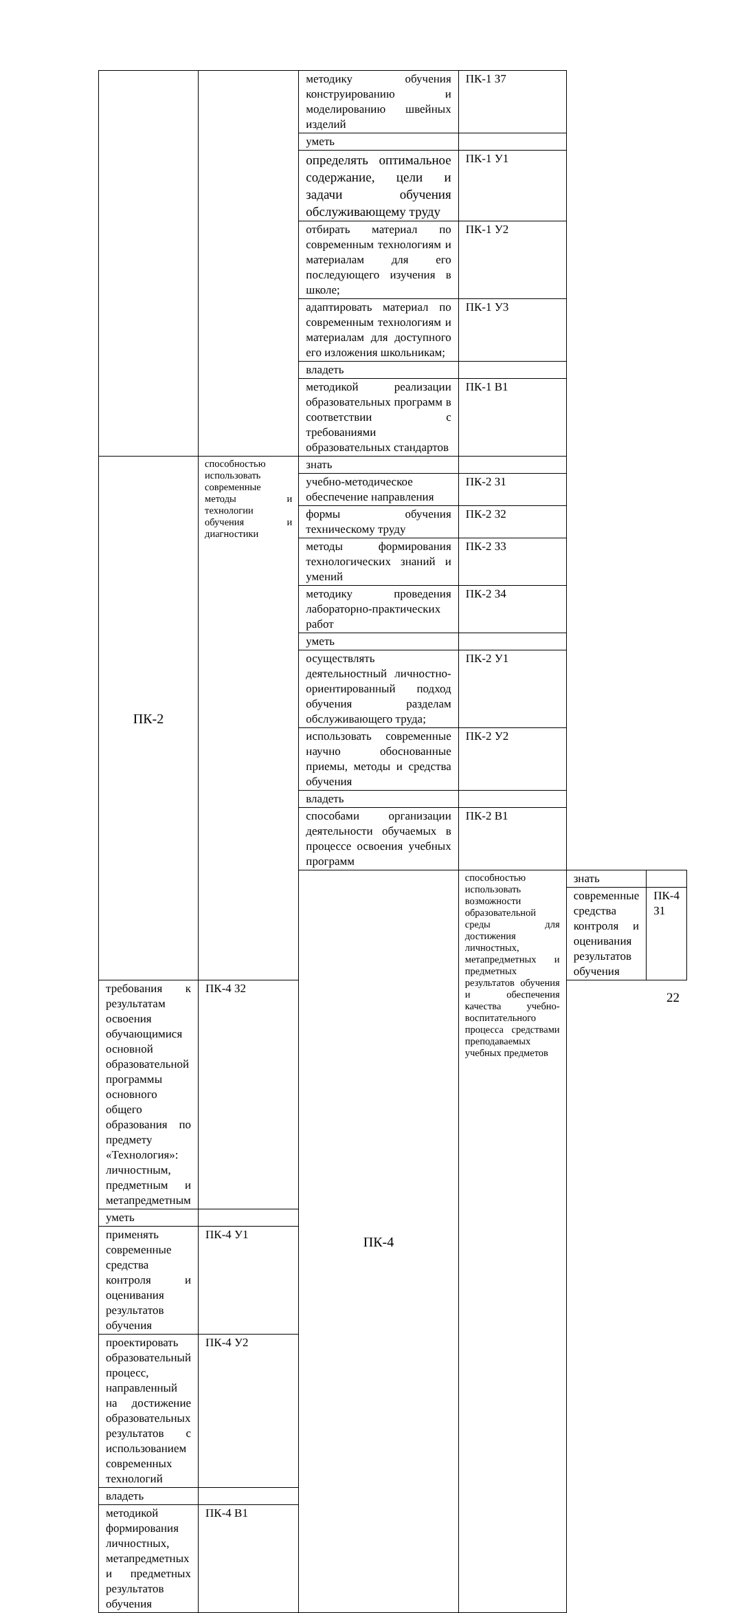| | | методику обучения конструированию и моделированию швейных изделий | ПК-1 З7 | | |
| | | уметь | | | |
| | | определять оптимальное содержание, цели и задачи обучения обслуживающему труду | ПК-1 У1 | | |
| | | отбирать материал по современным технологиям и материалам для его последующего изучения в школе; | ПК-1 У2 | | |
| | | адаптировать материал по современным технологиям и материалам для доступного его изложения школьникам; | ПК-1 У3 | | |
| | | владеть | | | |
| | | методикой реализации образовательных программ в соответствии с требованиями образовательных стандартов | ПК-1 В1 | | |
| ПК-2 | способностью использовать современные методы и технологии обучения и диагностики | знать | | | |
| | | учебно-методическое обеспечение направления | ПК-2 З1 | | |
| | | формы обучения техническому труду | ПК-2 З2 | | |
| | | методы формирования технологических знаний и умений | ПК-2 З3 | | |
| | | методику проведения лабораторно-практических работ | ПК-2 З4 | | |
| | | уметь | | | |
| | | осуществлять деятельностный личностно-ориентированный подход обучения разделам обслуживающего труда; | ПК-2 У1 | | |
| | | использовать современные научно обоснованные приемы, методы и средства обучения | ПК-2 У2 | | |
| | | владеть | | | |
| | | способами организации деятельности обучаемых в процессе освоения учебных программ | ПК-2 В1 | | |
| | | ПК-4 | способностью использовать возможности образовательной среды для достижения личностных, метапредметных и предметных результатов обучения и обеспечения качества учебно-воспитательного процесса средствами преподаваемых учебных предметов | знать | |
| | | | | современные средства контроля и оценивания результатов обучения | ПК-4 З1 |
| требования к результатам освоения обучающимися основной образовательной программы основного общего образования по предмету «Технология»: личностным, предметным и метапредметным | ПК-4 З2 | | | | |
| уметь | | | | | |
| применять современные средства контроля и оценивания результатов обучения | ПК-4 У1 | | | | |
| проектировать образовательный процесс, направленный на достижение образовательных результатов с использованием современных технологий | ПК-4 У2 | | | | |
| владеть | | | | | |
| методикой формирования личностных, метапредметных и предметных результатов обучения | ПК-4 В1 | | | | |
22